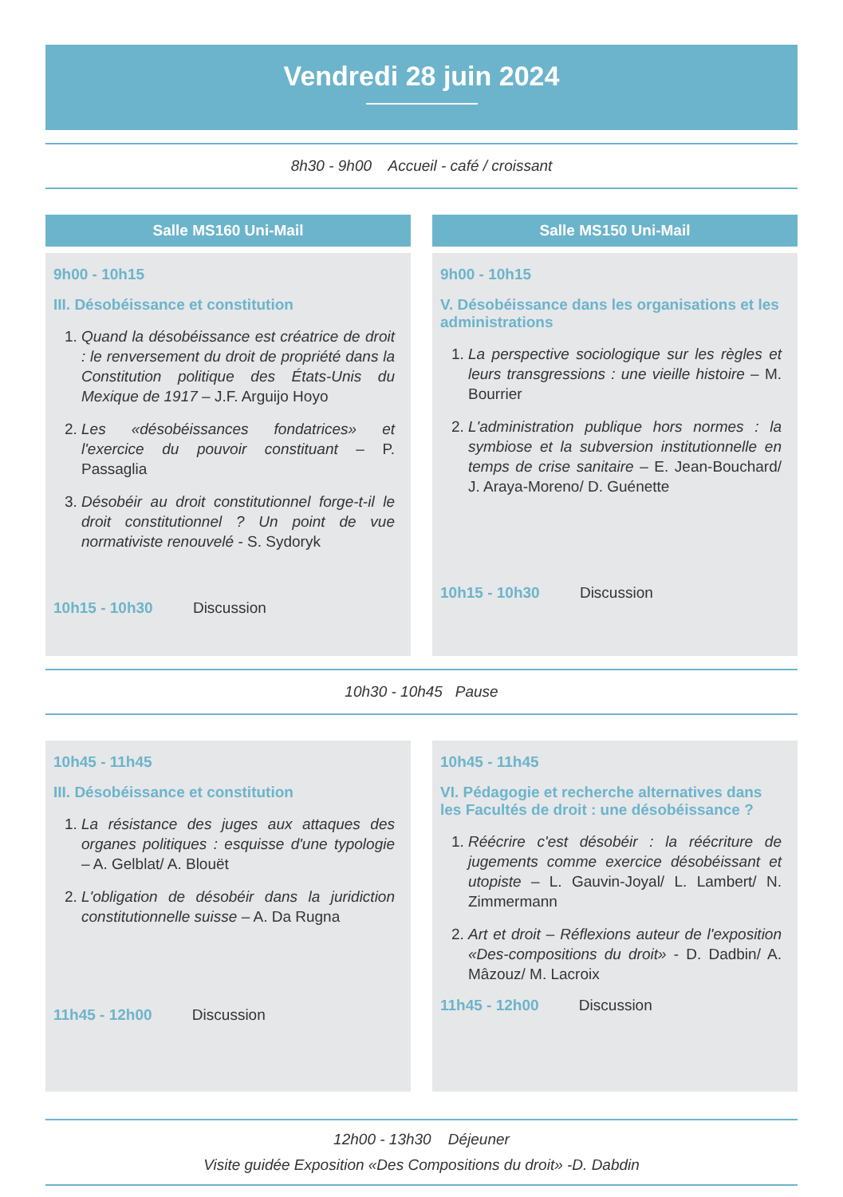Vendredi 28 juin 2024
8h30 - 9h00 Accueil - café / croissant
Salle MS160 Uni-Mail
9h00 - 10h15
III. Désobéissance et constitution
1. Quand la désobéissance est créatrice de droit : le renversement du droit de propriété dans la Constitution politique des États-Unis du Mexique de 1917 – J.F. Arguijo Hoyo
2. Les «désobéissances fondatrices» et l'exercice du pouvoir constituant – P. Passaglia
3. Désobéir au droit constitutionnel forge-t-il le droit constitutionnel ? Un point de vue normativiste renouvelé - S. Sydoryk
10h15 - 10h30 Discussion
Salle MS150 Uni-Mail
9h00 - 10h15
V. Désobéissance dans les organisations et les administrations
1. La perspective sociologique sur les règles et leurs transgressions : une vieille histoire – M. Bourrier
2. L'administration publique hors normes : la symbiose et la subversion institutionnelle en temps de crise sanitaire – E. Jean-Bouchard/ J. Araya-Moreno/ D. Guénette
10h15 - 10h30 Discussion
10h30 - 10h45 Pause
10h45 - 11h45
III. Désobéissance et constitution
1. La résistance des juges aux attaques des organes politiques : esquisse d'une typologie – A. Gelblat/ A. Blouët
2. L'obligation de désobéir dans la juridiction constitutionnelle suisse – A. Da Rugna
11h45 - 12h00 Discussion
10h45 - 11h45
VI. Pédagogie et recherche alternatives dans les Facultés de droit : une désobéissance ?
1. Réécrire c'est désobéir : la réécriture de jugements comme exercice désobéissant et utopiste – L. Gauvin-Joyal/ L. Lambert/ N. Zimmermann
2. Art et droit – Réflexions auteur de l'exposition «Des-compositions du droit» - D. Dadbin/ A. Mâzouz/ M. Lacroix
11h45 - 12h00 Discussion
12h00 - 13h30 Déjeuner
Visite guidée Exposition «Des Compositions du droit» -D. Dabdin